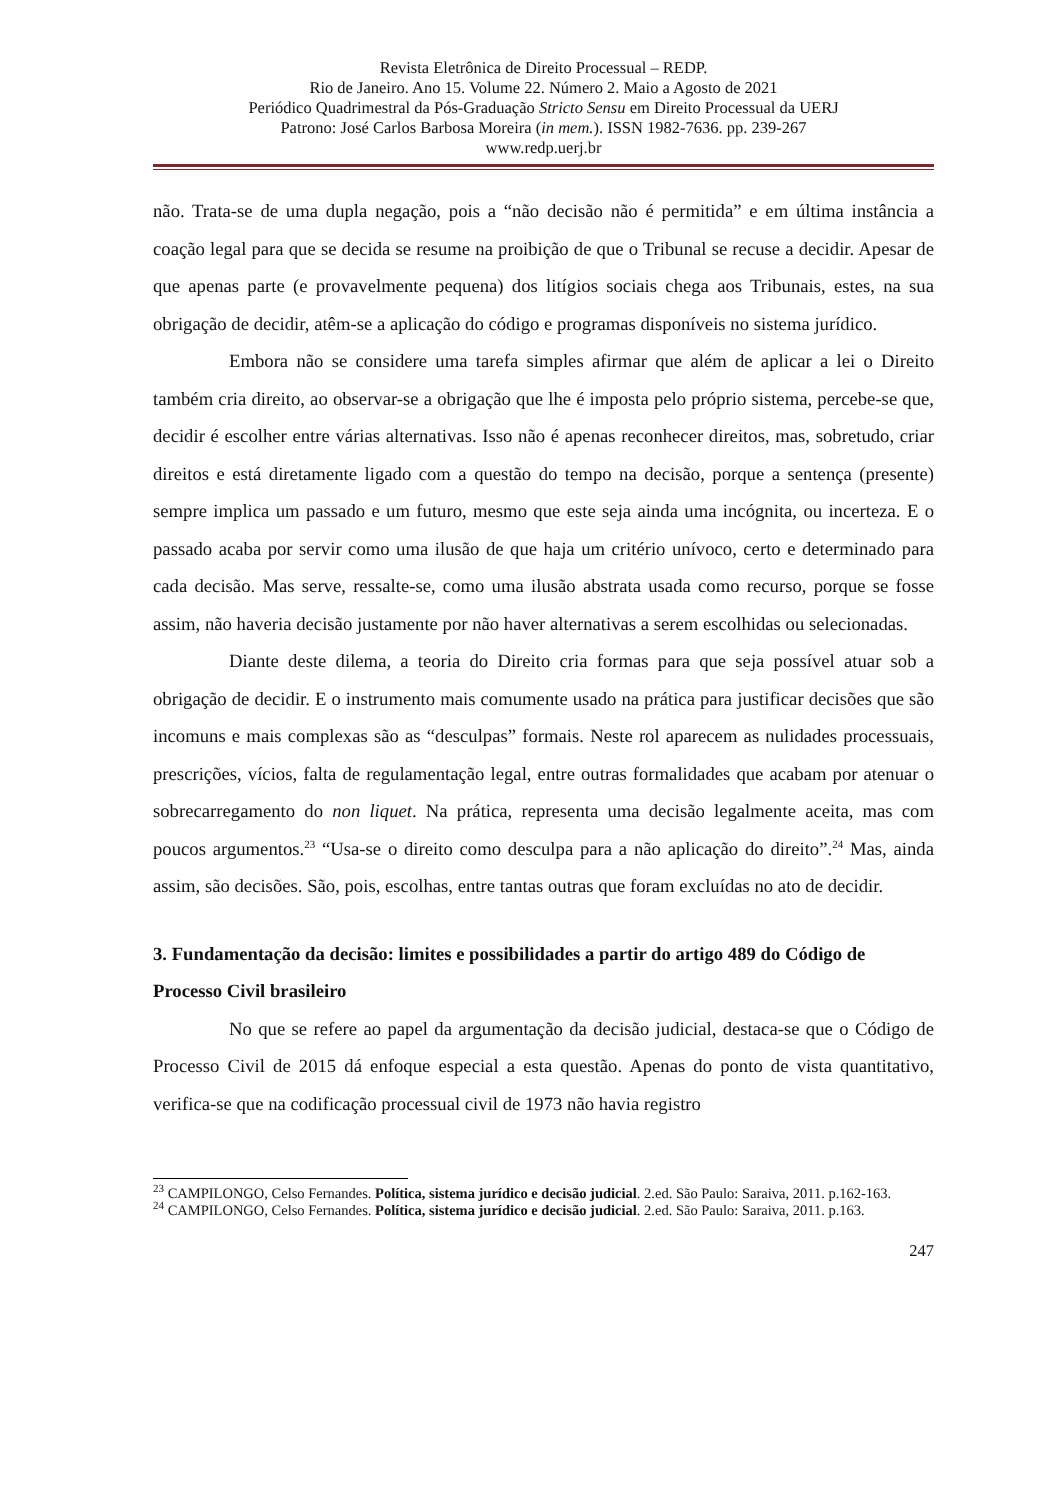Revista Eletrônica de Direito Processual – REDP.
Rio de Janeiro. Ano 15. Volume 22. Número 2. Maio a Agosto de 2021
Periódico Quadrimestral da Pós-Graduação Stricto Sensu em Direito Processual da UERJ
Patrono: José Carlos Barbosa Moreira (in mem.). ISSN 1982-7636. pp. 239-267
www.redp.uerj.br
não. Trata-se de uma dupla negação, pois a “não decisão não é permitida” e em última instância a coação legal para que se decida se resume na proibição de que o Tribunal se recuse a decidir. Apesar de que apenas parte (e provavelmente pequena) dos litígios sociais chega aos Tribunais, estes, na sua obrigação de decidir, atêm-se a aplicação do código e programas disponíveis no sistema jurídico.
Embora não se considere uma tarefa simples afirmar que além de aplicar a lei o Direito também cria direito, ao observar-se a obrigação que lhe é imposta pelo próprio sistema, percebe-se que, decidir é escolher entre várias alternativas. Isso não é apenas reconhecer direitos, mas, sobretudo, criar direitos e está diretamente ligado com a questão do tempo na decisão, porque a sentença (presente) sempre implica um passado e um futuro, mesmo que este seja ainda uma incógnita, ou incerteza. E o passado acaba por servir como uma ilusão de que haja um critério unívoco, certo e determinado para cada decisão. Mas serve, ressalte-se, como uma ilusão abstrata usada como recurso, porque se fosse assim, não haveria decisão justamente por não haver alternativas a serem escolhidas ou selecionadas.
Diante deste dilema, a teoria do Direito cria formas para que seja possível atuar sob a obrigação de decidir. E o instrumento mais comumente usado na prática para justificar decisões que são incomuns e mais complexas são as “desculpas” formais. Neste rol aparecem as nulidades processuais, prescrições, vícios, falta de regulamentação legal, entre outras formalidades que acabam por atenuar o sobrecarregamento do non liquet. Na prática, representa uma decisão legalmente aceita, mas com poucos argumentos.<sup>23</sup> “Usa-se o direito como desculpa para a não aplicação do direito”.<sup>24</sup> Mas, ainda assim, são decisões. São, pois, escolhas, entre tantas outras que foram excluídas no ato de decidir.
3. Fundamentação da decisão: limites e possibilidades a partir do artigo 489 do Código de Processo Civil brasileiro
No que se refere ao papel da argumentação da decisão judicial, destaca-se que o Código de Processo Civil de 2015 dá enfoque especial a esta questão. Apenas do ponto de vista quantitativo, verifica-se que na codificação processual civil de 1973 não havia registro
<sup>23</sup> CAMPILONGO, Celso Fernandes. Política, sistema jurídico e decisão judicial. 2.ed. São Paulo: Saraiva, 2011. p.162-163.
<sup>24</sup> CAMPILONGO, Celso Fernandes. Política, sistema jurídico e decisão judicial. 2.ed. São Paulo: Saraiva, 2011. p.163.
247